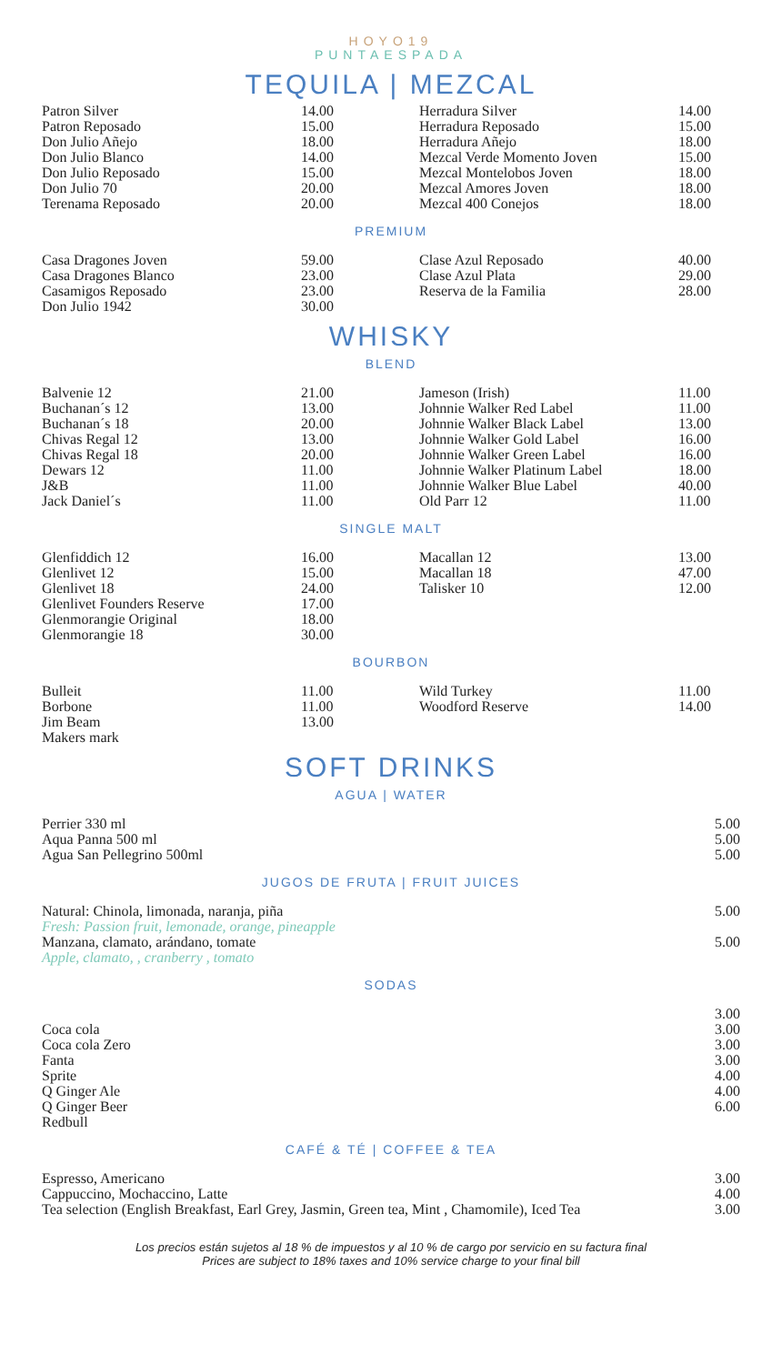HOYO19
PUNTAESPADA
TEQUILA | MEZCAL
| Patron Silver Patron Reposado Don Julio Añejo Don Julio Blanco Don Julio Reposado Don Julio 70 Terenama Reposado | 14.00 15.00 18.00 14.00 15.00 20.00 20.00 | Herradura Silver Herradura Reposado Herradura Añejo Mezcal Verde Momento Joven Mezcal Montelobos Joven Mezcal Amores Joven Mezcal 400 Conejos | 14.00 15.00 18.00 15.00 18.00 18.00 18.00 |
PREMIUM
| Casa Dragones Joven Casa Dragones Blanco Casamigos Reposado Don Julio 1942 | 59.00 23.00 23.00 30.00 | Clase Azul Reposado Clase Azul Plata Reserva de la Familia | 40.00 29.00 28.00 |
WHISKY
BLEND
| Balvenie 12 Buchanan´s 12 Buchanan´s 18 Chivas Regal 12 Chivas Regal 18 Dewars 12 J&B Jack Daniel´s | 21.00 13.00 20.00 13.00 20.00 11.00 11.00 11.00 | Jameson (Irish) Johnnie Walker Red Label Johnnie Walker Black Label Johnnie Walker Gold Label Johnnie Walker Green Label Johnnie Walker Platinum Label Johnnie Walker Blue Label Old Parr 12 | 11.00 11.00 13.00 16.00 16.00 18.00 40.00 11.00 |
SINGLE MALT
| Glenfiddich 12 Glenlivet 12 Glenlivet 18 Glenlivet Founders Reserve Glenmorangie Original Glenmorangie 18 | 16.00 15.00 24.00 17.00 18.00 30.00 | Macallan 12 Macallan 18 Talisker 10 | 13.00 47.00 12.00 |
BOURBON
| Bulleit Borbone Jim Beam Makers mark | 11.00 11.00 13.00 | Wild Turkey Woodford Reserve | 11.00 14.00 |
SOFT DRINKS
AGUA | WATER
| Perrier 330 ml Aqua Panna 500 ml Agua San Pellegrino 500ml | 5.00 5.00 5.00 |
JUGOS DE FRUTA | FRUIT JUICES
| Natural: Chinola, limonada, naranja, piña Fresh: Passion fruit, lemonade, orange, pineapple | 5.00 |
| Manzana, clamato, arándano, tomate Apple, clamato, , cranberry , tomato | 5.00 |
SODAS
| Coca cola Coca cola Zero Fanta Sprite Q Ginger Ale Q Ginger Beer Redbull | 3.00 3.00 3.00 3.00 4.00 4.00 6.00 |
CAFÉ & TÉ | COFFEE & TEA
| Espresso, Americano Cappuccino, Mochaccino, Latte Tea selection (English Breakfast, Earl Grey, Jasmin, Green tea, Mint , Chamomile), Iced Tea | 3.00 4.00 3.00 |
Los precios están sujetos al 18 % de impuestos y al 10 % de cargo por servicio en su factura final
Prices are subject to 18% taxes and 10% service charge to your final bill